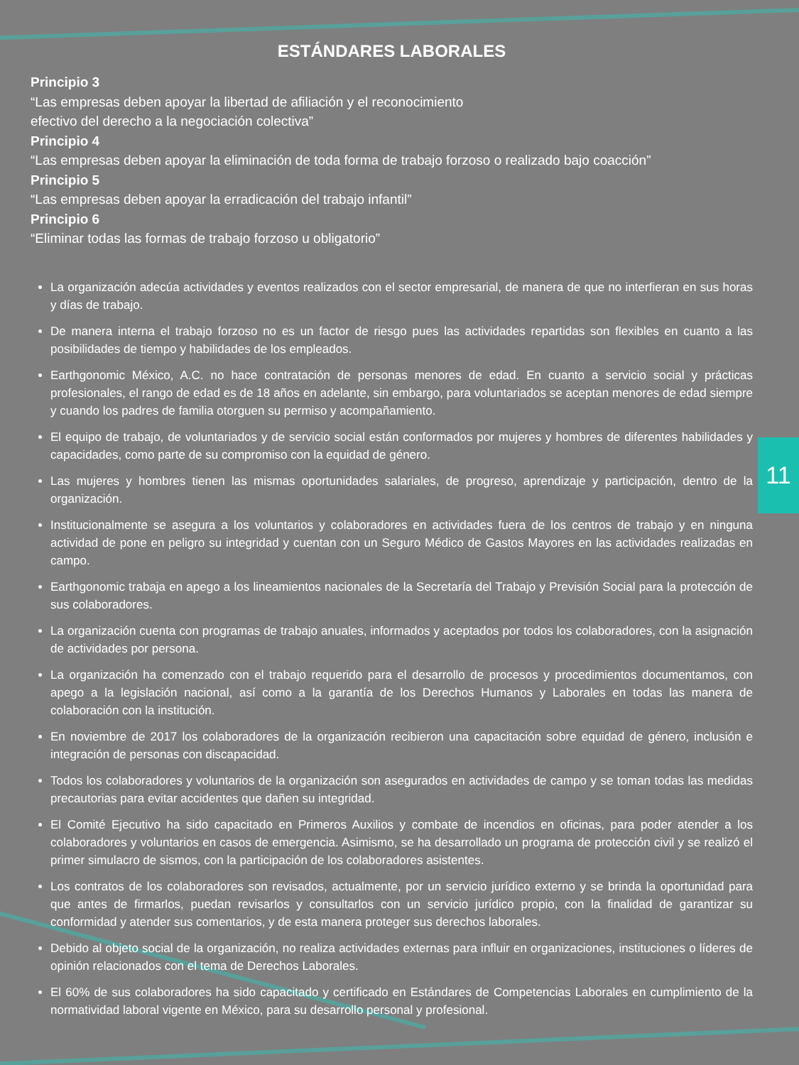ESTÁNDARES LABORALES
Principio 3
“Las empresas deben apoyar la libertad de afiliación y el reconocimiento
efectivo del derecho a la negociación colectiva”
Principio 4
“Las empresas deben apoyar la eliminación de toda forma de trabajo forzoso o realizado bajo coacción”
Principio 5
“Las empresas deben apoyar la erradicación del trabajo infantil”
Principio 6
“Eliminar todas las formas de trabajo forzoso u obligatorio”
La organización adecúa actividades y eventos realizados con el sector empresarial, de manera de que no interfieran en sus horas y días de trabajo.
De manera interna el trabajo forzoso no es un factor de riesgo pues las actividades repartidas son flexibles en cuanto a las posibilidades de tiempo y habilidades de los empleados.
Earthgonomic México, A.C. no hace contratación de personas menores de edad. En cuanto a servicio social y prácticas profesionales, el rango de edad es de 18 años en adelante, sin embargo, para voluntariados se aceptan menores de edad siempre y cuando los padres de familia otorguen su permiso y acompañamiento.
El equipo de trabajo, de voluntariados y de servicio social están conformados por mujeres y hombres de diferentes habilidades y capacidades, como parte de su compromiso con la equidad de género.
Las mujeres y hombres tienen las mismas oportunidades salariales, de progreso, aprendizaje y participación, dentro de la organización.
Institucionalmente se asegura a los voluntarios y colaboradores en actividades fuera de los centros de trabajo y en ninguna actividad de pone en peligro su integridad y cuentan con un Seguro Médico de Gastos Mayores en las actividades realizadas en campo.
Earthgonomic trabaja en apego a los lineamientos nacionales de la Secretaría del Trabajo y Previsión Social para la protección de sus colaboradores.
La organización cuenta con programas de trabajo anuales, informados y aceptados por todos los colaboradores, con la asignación de actividades por persona.
La organización ha comenzado con el trabajo requerido para el desarrollo de procesos y procedimientos documentamos, con apego a la legislación nacional, así como a la garantía de los Derechos Humanos y Laborales en todas las manera de colaboración con la institución.
En noviembre de 2017 los colaboradores de la organización recibieron una capacitación sobre equidad de género, inclusión e integración de personas con discapacidad.
Todos los colaboradores y voluntarios de la organización son asegurados en actividades de campo y se toman todas las medidas precautorias para evitar accidentes que dañen su integridad.
El Comité Ejecutivo ha sido capacitado en Primeros Auxilios y combate de incendios en oficinas, para poder atender a los colaboradores y voluntarios en casos de emergencia. Asimismo, se ha desarrollado un programa de protección civil y se realizó el primer simulacro de sismos, con la participación de los colaboradores asistentes.
Los contratos de los colaboradores son revisados, actualmente, por un servicio jurídico externo y se brinda la oportunidad para que antes de firmarlos, puedan revisarlos y consultarlos con un servicio jurídico propio, con la finalidad de garantizar su conformidad y atender sus comentarios, y de esta manera proteger sus derechos laborales.
Debido al objeto social de la organización, no realiza actividades externas para influir en organizaciones, instituciones o líderes de opinión relacionados con el tema de Derechos Laborales.
El 60% de sus colaboradores ha sido capacitado y certificado en Estándares de Competencias Laborales en cumplimiento de la normatividad laboral vigente en México, para su desarrollo personal y profesional.
11